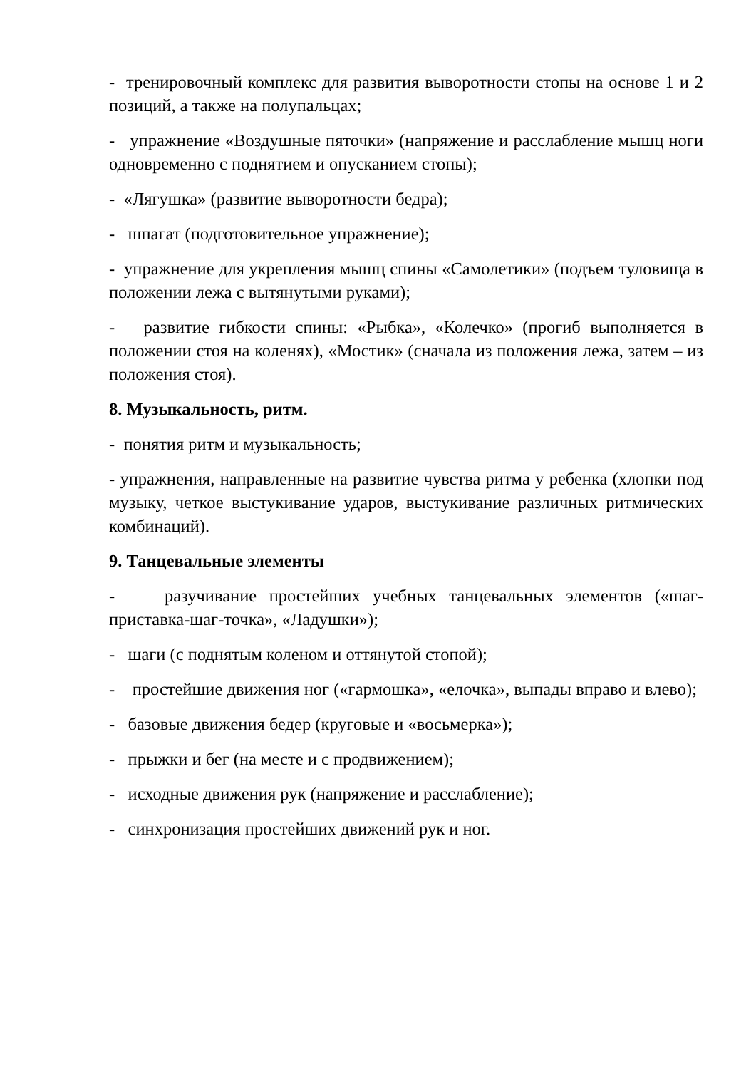- тренировочный комплекс для развития выворотности стопы на основе 1 и 2 позиций, а также на полупальцах;
- упражнение «Воздушные пяточки» (напряжение и расслабление мышц ноги одновременно с поднятием и опусканием стопы);
- «Лягушка» (развитие выворотности бедра);
- шпагат (подготовительное упражнение);
- упражнение для укрепления мышц спины «Самолетики» (подъем туловища в положении лежа с вытянутыми руками);
- развитие гибкости спины: «Рыбка», «Колечко» (прогиб выполняется в положении стоя на коленях), «Мостик» (сначала из положения лежа, затем – из положения стоя).
8. Музыкальность, ритм.
- понятия ритм и музыкальность;
- упражнения, направленные на развитие чувства ритма у ребенка (хлопки под музыку, четкое выстукивание ударов, выстукивание различных ритмических комбинаций).
9. Танцевальные элементы
- разучивание простейших учебных танцевальных элементов («шаг-приставка-шаг-точка», «Ладушки»);
- шаги (с поднятым коленом и оттянутой стопой);
- простейшие движения ног («гармошка», «елочка», выпады вправо и влево);
- базовые движения бедер (круговые и «восьмерка»);
- прыжки и бег (на месте и с продвижением);
- исходные движения рук (напряжение и расслабление);
- синхронизация простейших движений рук и ног.